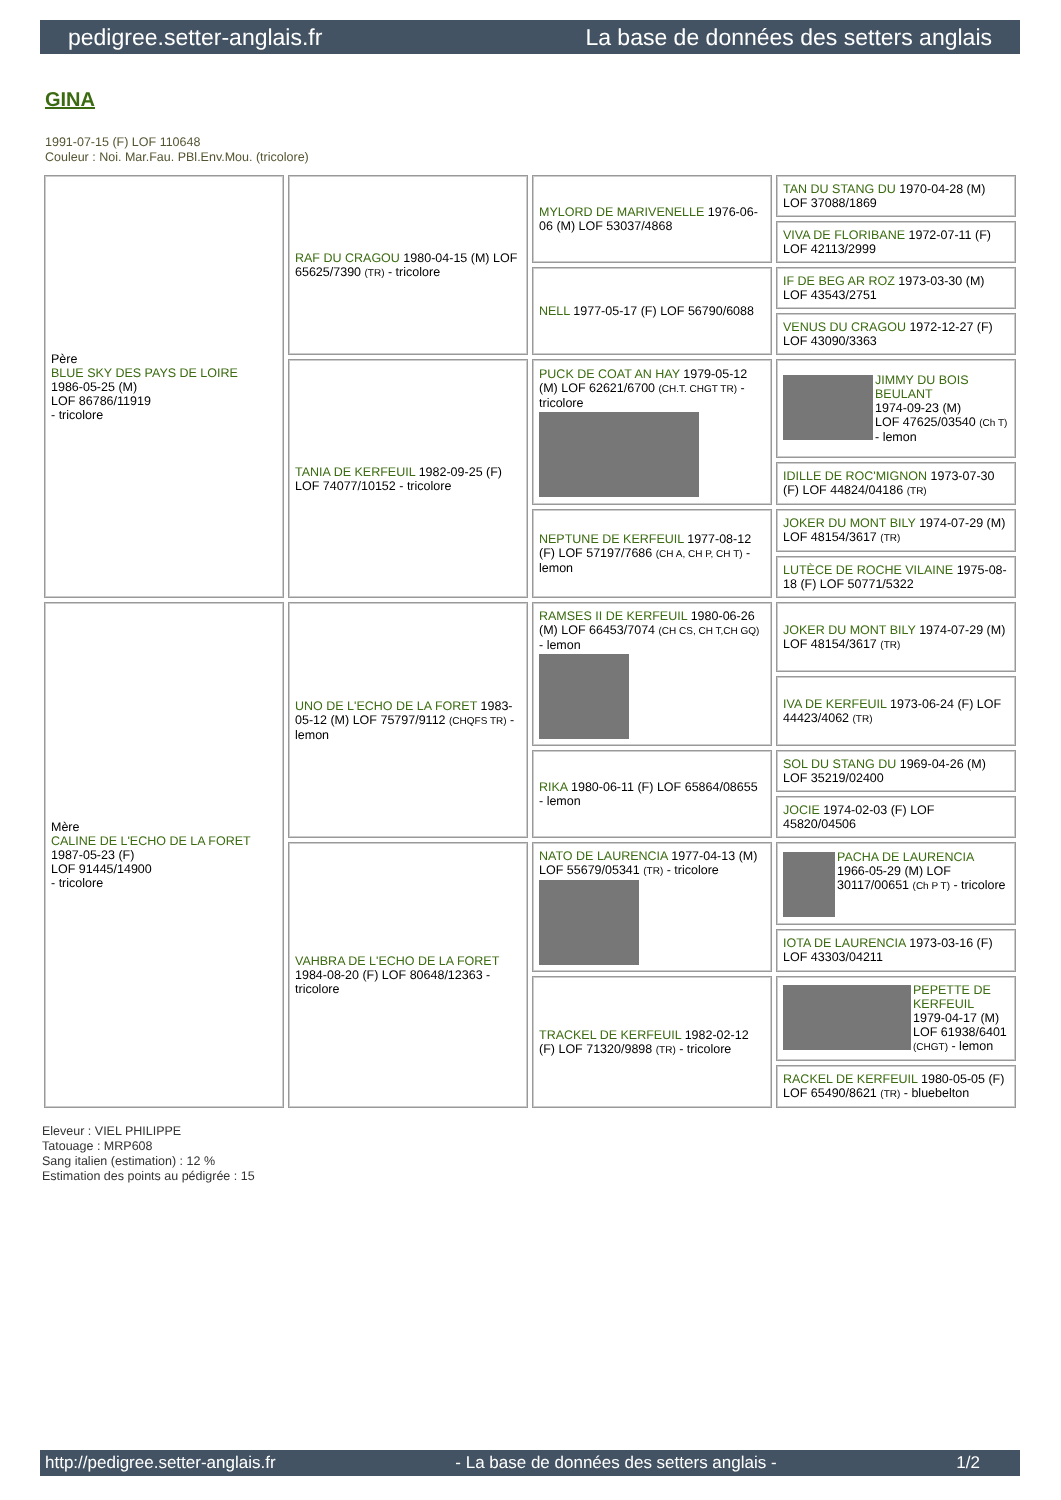pedigree.setter-anglais.fr La base de données des setters anglais
GINA
1991-07-15 (F) LOF 110648
Couleur : Noi. Mar.Fau. PBl.Env.Mou. (tricolore)
| Père BLUE SKY DES PAYS DE LOIRE 1986-05-25 (M) LOF 86786/11919 - tricolore | RAF DU CRAGOU 1980-04-15 (M) LOF 65625/7390 (TR) - tricolore | MYLORD DE MARIVENELLE 1976-06-06 (M) LOF 53037/4868 | TAN DU STANG DU 1970-04-28 (M) LOF 37088/1869 |
| | | | VIVA DE FLORIBANE 1972-07-11 (F) LOF 42113/2999 |
| | | NELL 1977-05-17 (F) LOF 56790/6088 | IF DE BEG AR ROZ 1973-03-30 (M) LOF 43543/2751 |
| | | | VENUS DU CRAGOU 1972-12-27 (F) LOF 43090/3363 |
| | TANIA DE KERFEUIL 1982-09-25 (F) LOF 74077/10152 - tricolore | PUCK DE COAT AN HAY 1979-05-12 (M) LOF 62621/6700 (CH.T. CHGT TR) - tricolore | JIMMY DU BOIS BEULANT 1974-09-23 (M) LOF 47625/03540 (Ch T) - lemon |
| | | | IDILLE DE ROC'MIGNON 1973-07-30 (F) LOF 44824/04186 (TR) |
| | | NEPTUNE DE KERFEUIL 1977-08-12 (F) LOF 57197/7686 (CH A, CH P, CH T) - lemon | JOKER DU MONT BILY 1974-07-29 (M) LOF 48154/3617 (TR) |
| | | | LUTÈCE DE ROCHE VILAINE 1975-08-18 (F) LOF 50771/5322 |
| Mère CALINE DE L'ECHO DE LA FORET 1987-05-23 (F) LOF 91445/14900 - tricolore | UNO DE L'ECHO DE LA FORET 1983-05-12 (M) LOF 75797/9112 (CHQFS TR) - lemon | RAMSES II DE KERFEUIL 1980-06-26 (M) LOF 66453/7074 (CH CS, CH T,CH GQ) - lemon | JOKER DU MONT BILY 1974-07-29 (M) LOF 48154/3617 (TR) |
| | | | IVA DE KERFEUIL 1973-06-24 (F) LOF 44423/4062 (TR) |
| | | RIKA 1980-06-11 (F) LOF 65864/08655 - lemon | SOL DU STANG DU 1969-04-26 (M) LOF 35219/02400 |
| | | | JOCIE 1974-02-03 (F) LOF 45820/04506 |
| | VAHBRA DE L'ECHO DE LA FORET 1984-08-20 (F) LOF 80648/12363 - tricolore | NATO DE LAURENCIA 1977-04-13 (M) LOF 55679/05341 (TR) - tricolore | PACHA DE LAURENCIA 1966-05-29 (M) LOF 30117/00651 (Ch P T) - tricolore |
| | | | IOTA DE LAURENCIA 1973-03-16 (F) LOF 43303/04211 |
| | | TRACKEL DE KERFEUIL 1982-02-12 (F) LOF 71320/9898 (TR) - tricolore | PEPETTE DE KERFEUIL 1979-04-17 (M) LOF 61938/6401 (CHGT) - lemon |
| | | | RACKEL DE KERFEUIL 1980-05-05 (F) LOF 65490/8621 (TR) - bluebelton |
Eleveur : VIEL PHILIPPE
Tatouage : MRP608
Sang italien (estimation) : 12 %
Estimation des points au pédigrée : 15
http://pedigree.setter-anglais.fr - La base de données des setters anglais - 1/2